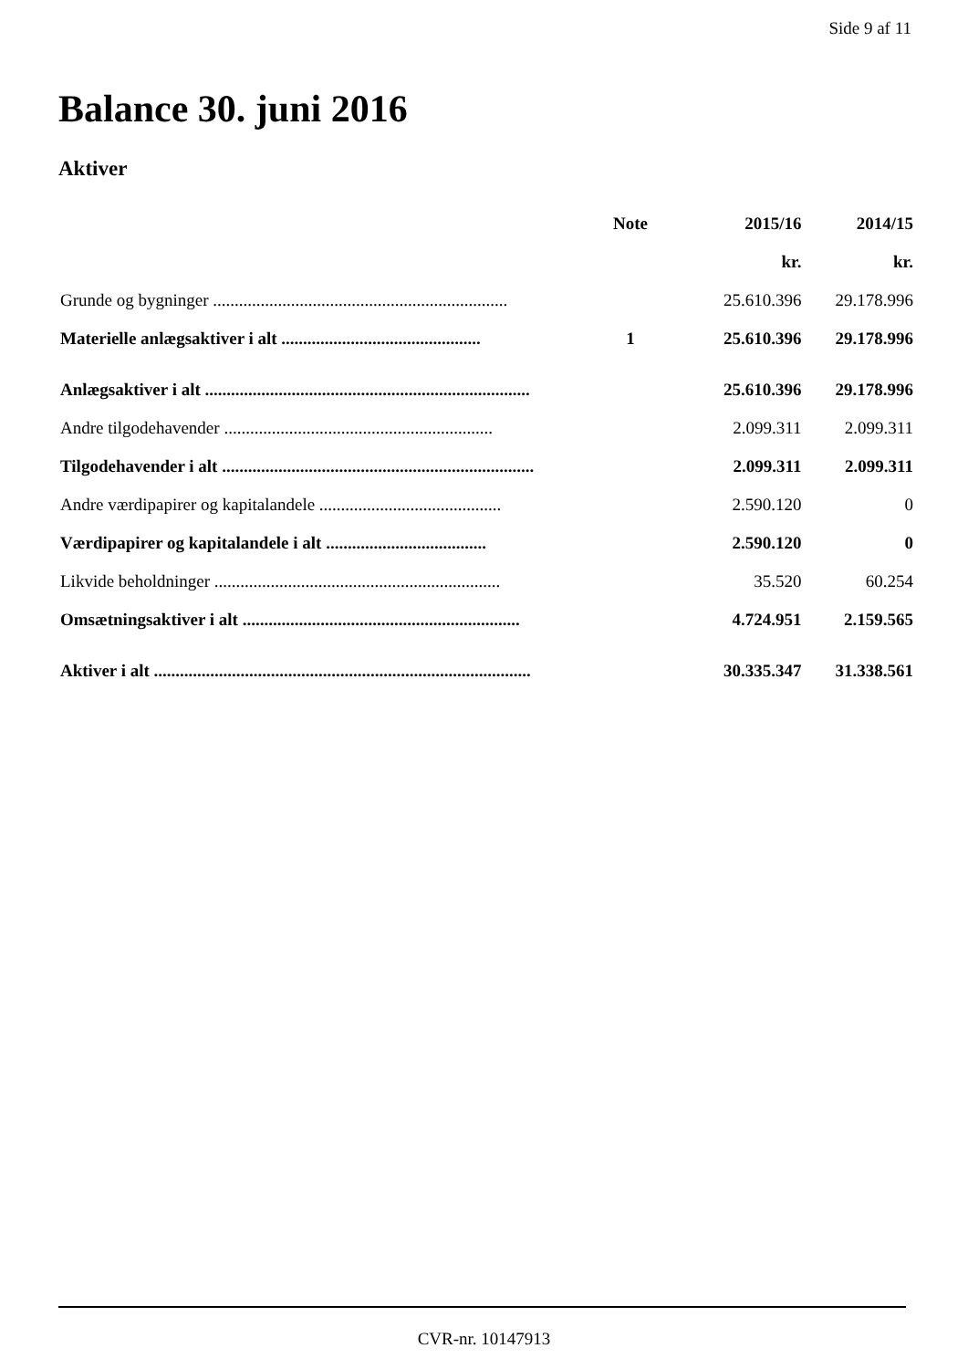Side 9 af 11
Balance 30. juni 2016
Aktiver
| | Note | 2015/16 | 2014/15 |
| --- | --- | --- | --- |
| | | kr. | kr. |
| Grunde og bygninger .................................................................... | | 25.610.396 | 29.178.996 |
| Materielle anlægsaktiver i alt .............................................. | 1 | 25.610.396 | 29.178.996 |
| Anlægsaktiver i alt ........................................................................... | | 25.610.396 | 29.178.996 |
| Andre tilgodehavender .............................................................. | | 2.099.311 | 2.099.311 |
| Tilgodehavender i alt ........................................................................ | | 2.099.311 | 2.099.311 |
| Andre værdipapirer og kapitalandele .......................................... | | 2.590.120 | 0 |
| Værdipapirer og kapitalandele i alt ..................................... | | 2.590.120 | 0 |
| Likvide beholdninger .................................................................. | | 35.520 | 60.254 |
| Omsætningsaktiver i alt ................................................................ | | 4.724.951 | 2.159.565 |
| Aktiver i alt ....................................................................................... | | 30.335.347 | 31.338.561 |
CVR-nr. 10147913